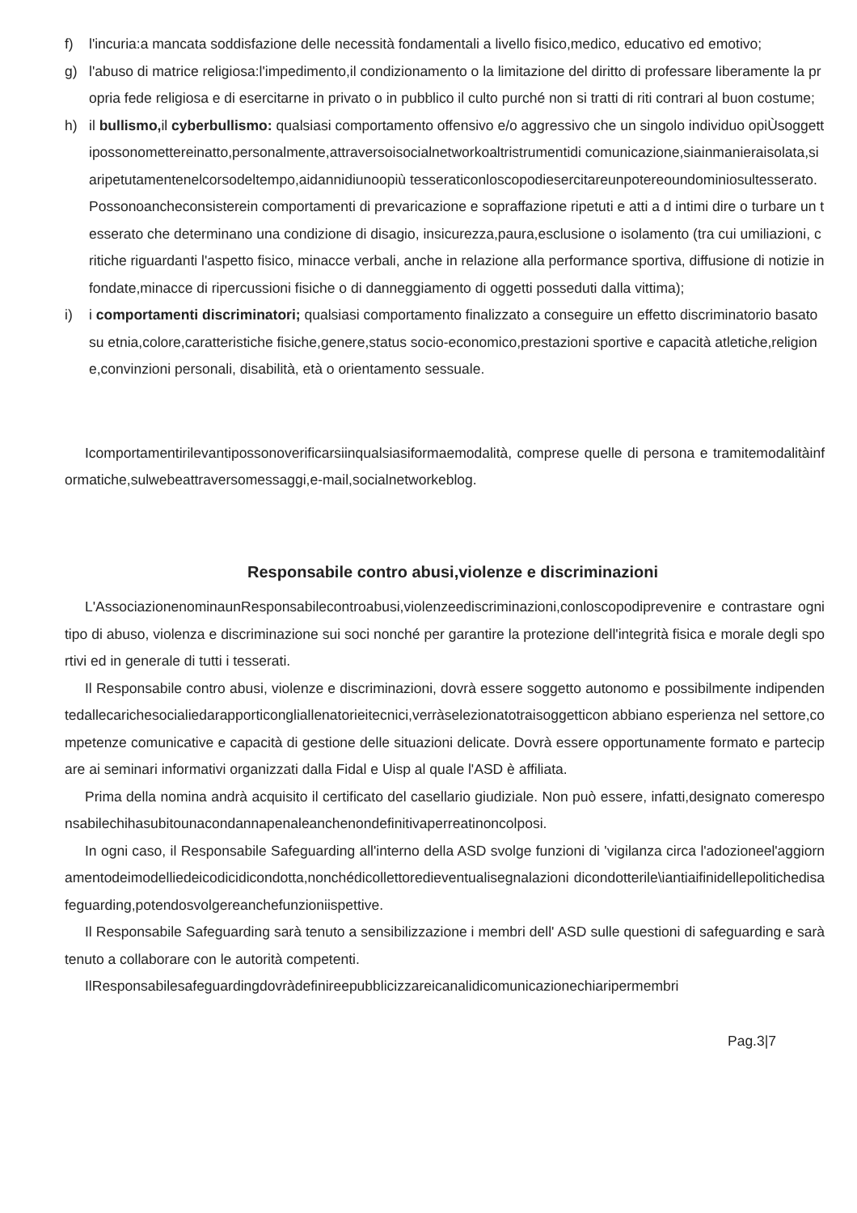f) l'incuria:a mancata soddisfazione delle necessità fondamentali a livello fisico,medico, educativo ed emotivo;
g) l'abuso di matrice religiosa:l'impedimento,il condizionamento o la limitazione del diritto di professare liberamente la propria fede religiosa e di esercitarne in privato o in pubblico il culto purché non si tratti di riti contrari al buon costume;
h) il bullismo, il cyberbullismo: qualsiasi comportamento offensivo e/o aggressivo che un singolo individuo opiÙsoggettipossonomettereinatto,personalmente,attraversoisocialnetworkoaltristrumentidi comunicazione,siainmanieraisolata,siaripetutamentenelcorsodeltempo,aidannidiunoopiù tesseraticonloscopodiesercitareunpotereoundominiosultesserato.Possonoancheconsisterein comportamenti di prevaricazione e sopraffazione ripetuti e atti a d intimi dire o turbare un tesserato che determinano una condizione di disagio, insicurezza,paura,esclusione o isolamento (tra cui umiliazioni, critiche riguardanti l'aspetto fisico, minacce verbali, anche in relazione alla performance sportiva, diffusione di notizie infondate,minacce di ripercussioni fisiche o di danneggiamento di oggetti posseduti dalla vittima);
i) i comportamenti discriminatori; qualsiasi comportamento finalizzato a conseguire un effetto discriminatorio basato su etnia,colore,caratteristiche fisiche,genere,status socio-economico,prestazioni sportive e capacità atletiche,religione,convinzioni personali, disabilità, età o orientamento sessuale.
Icomportamentirilevantipossonoverificarsiinqualsiasiformaemodalità, comprese quelle di persona e tramitemodalitàinformatiche,sulwebeattraversomessaggi,e-mail,socialnetworkeblog.
Responsabile contro abusi,violenze e discriminazioni
L'AssociazionenominaunResponsabilecontroabusi,violenzeediscriminazioni,conloscopodiprevenire e contrastare ogni tipo di abuso, violenza e discriminazione sui soci nonché per garantire la protezione dell'integrità fisica e morale degli sportivi ed in generale di tutti i tesserati.
Il Responsabile contro abusi, violenze e discriminazioni, dovrà essere soggetto autonomo e possibilmente indipendentedallecarichesocialiedarapporticongliallenatorieitecnici,verràselezionatotraisoggetticon abbiano esperienza nel settore,competenze comunicative e capacità di gestione delle situazioni delicate. Dovrà essere opportunamente formato e partecipare ai seminari informativi organizzati dalla Fidal e Uisp al quale l'ASD è affiliata.
Prima della nomina andrà acquisito il certificato del casellario giudiziale. Non può essere, infatti,designato comeresponsabilechihasubitounacondannapenaleanchenondefinitivaperreatinoncolposi.
In ogni caso, il Responsabile Safeguarding all'interno della ASD svolge funzioni di 'vigilanza circa l'adozioneel'aggiornamentodeimodelliedeicodicidicondotta,nonchédicollettoredieventualisegnalazioni dicondotterile\iantiaifinidellepolitichedisafeguarding,potendosvolgereanchefunzioniispettive.
Il Responsabile Safeguarding sarà tenuto a sensibilizzazione i membri dell' ASD sulle questioni di safeguarding e sarà tenuto a collaborare con le autorità competenti.
IlResponsabilesafeguardingdovràdefinireepubblicizzareicanalidicomunicazionechiaripermembri
Pag.3|7